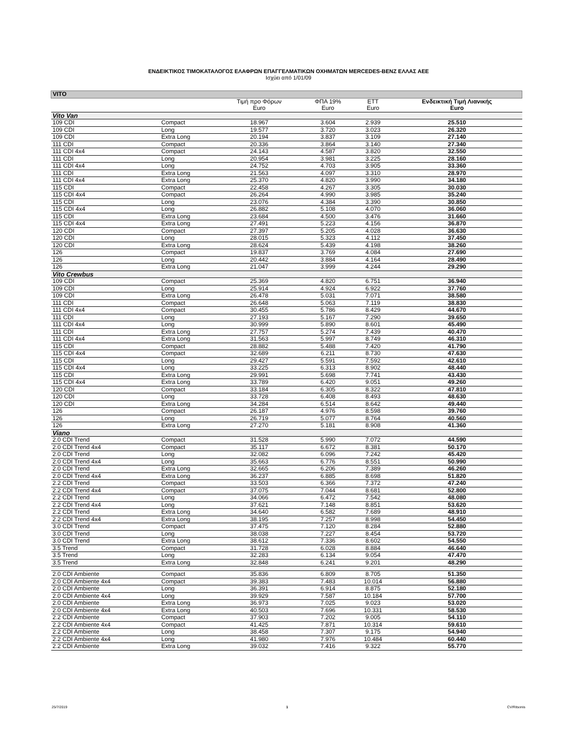ΕΝΔΕΙΚΤΙΚΟΣ ΤΙΜΟΚΑΤΑΛΟΓΟΣ ΕΛΑΦΡΩΝ ΕΠΑΓΓΕΛΜΑΤΙΚΩΝ ΟΧΗΜΑΤΩΝ MERCEDES-BENZ ΕΛΛΑΣ ΑΕΕ
Ισχύει από 1/01/09
| VITO | | | | | |
| | | Τιμή προ Φόρων Euro | ΦΠΑ 19% Euro | ΕΤΤ Euro | Ενδεικτική Τιμή Λιανικής Euro |
| Vito Van | | | | | |
| 109 CDI | Compact | 18.967 | 3.604 | 2.939 | 25.510 |
| 109 CDI | Long | 19.577 | 3.720 | 3.023 | 26.320 |
| 109 CDI | Extra Long | 20.194 | 3.837 | 3.109 | 27.140 |
| 111 CDI | Compact | 20.336 | 3.864 | 3.140 | 27.340 |
| 111 CDI 4x4 | Compact | 24.143 | 4.587 | 3.820 | 32.550 |
| 111 CDI | Long | 20.954 | 3.981 | 3.225 | 28.160 |
| 111 CDI 4x4 | Long | 24.752 | 4.703 | 3.905 | 33.360 |
| 111 CDI | Extra Long | 21.563 | 4.097 | 3.310 | 28.970 |
| 111 CDI 4x4 | Extra Long | 25.370 | 4.820 | 3.990 | 34.180 |
| 115 CDI | Compact | 22.458 | 4.267 | 3.305 | 30.030 |
| 115 CDI 4x4 | Compact | 26.264 | 4.990 | 3.985 | 35.240 |
| 115 CDI | Long | 23.076 | 4.384 | 3.390 | 30.850 |
| 115 CDI 4x4 | Long | 26.882 | 5.108 | 4.070 | 36.060 |
| 115 CDI | Extra Long | 23.684 | 4.500 | 3.476 | 31.660 |
| 115 CDI 4x4 | Extra Long | 27.491 | 5.223 | 4.156 | 36.870 |
| 120 CDI | Compact | 27.397 | 5.205 | 4.028 | 36.630 |
| 120 CDI | Long | 28.015 | 5.323 | 4.112 | 37.450 |
| 120 CDI | Extra Long | 28.624 | 5.439 | 4.198 | 38.260 |
| 126 | Compact | 19.837 | 3.769 | 4.084 | 27.690 |
| 126 | Long | 20.442 | 3.884 | 4.164 | 28.490 |
| 126 | Extra Long | 21.047 | 3.999 | 4.244 | 29.290 |
| Vito Crewbus | | | | | |
| 109 CDI | Compact | 25.369 | 4.820 | 6.751 | 36.940 |
| 109 CDI | Long | 25.914 | 4.924 | 6.922 | 37.760 |
| 109 CDI | Extra Long | 26.478 | 5.031 | 7.071 | 38.580 |
| 111 CDI | Compact | 26.648 | 5.063 | 7.119 | 38.830 |
| 111 CDI 4x4 | Compact | 30.455 | 5.786 | 8.429 | 44.670 |
| 111 CDI | Long | 27.193 | 5.167 | 7.290 | 39.650 |
| 111 CDI 4x4 | Long | 30.999 | 5.890 | 8.601 | 45.490 |
| 111 CDI | Extra Long | 27.757 | 5.274 | 7.439 | 40.470 |
| 111 CDI 4x4 | Extra Long | 31.563 | 5.997 | 8.749 | 46.310 |
| 115 CDI | Compact | 28.882 | 5.488 | 7.420 | 41.790 |
| 115 CDI 4x4 | Compact | 32.689 | 6.211 | 8.730 | 47.630 |
| 115 CDI | Long | 29.427 | 5.591 | 7.592 | 42.610 |
| 115 CDI 4x4 | Long | 33.225 | 6.313 | 8.902 | 48.440 |
| 115 CDI | Extra Long | 29.991 | 5.698 | 7.741 | 43.430 |
| 115 CDI 4x4 | Extra Long | 33.789 | 6.420 | 9.051 | 49.260 |
| 120 CDI | Compact | 33.184 | 6.305 | 8.322 | 47.810 |
| 120 CDI | Long | 33.728 | 6.408 | 8.493 | 48.630 |
| 120 CDI | Extra Long | 34.284 | 6.514 | 8.642 | 49.440 |
| 126 | Compact | 26.187 | 4.976 | 8.598 | 39.760 |
| 126 | Long | 26.719 | 5.077 | 8.764 | 40.560 |
| 126 | Extra Long | 27.270 | 5.181 | 8.908 | 41.360 |
| Viano | | | | | |
| 2.0 CDI Trend | Compact | 31.528 | 5.990 | 7.072 | 44.590 |
| 2.0 CDI Trend 4x4 | Compact | 35.117 | 6.672 | 8.381 | 50.170 |
| 2.0 CDI Trend | Long | 32.082 | 6.096 | 7.242 | 45.420 |
| 2.0 CDI Trend 4x4 | Long | 35.663 | 6.776 | 8.551 | 50.990 |
| 2.0 CDI Trend | Extra Long | 32.665 | 6.206 | 7.389 | 46.260 |
| 2.0 CDI Trend 4x4 | Extra Long | 36.237 | 6.885 | 8.698 | 51.820 |
| 2.2 CDI Trend | Compact | 33.503 | 6.366 | 7.372 | 47.240 |
| 2.2 CDI Trend 4x4 | Compact | 37.075 | 7.044 | 8.681 | 52.800 |
| 2.2 CDI Trend | Long | 34.066 | 6.472 | 7.542 | 48.080 |
| 2.2 CDI Trend 4x4 | Long | 37.621 | 7.148 | 8.851 | 53.620 |
| 2.2 CDI Trend | Extra Long | 34.640 | 6.582 | 7.689 | 48.910 |
| 2.2 CDI Trend 4x4 | Extra Long | 38.195 | 7.257 | 8.998 | 54.450 |
| 3.0 CDI Trend | Compact | 37.475 | 7.120 | 8.284 | 52.880 |
| 3.0 CDI Trend | Long | 38.038 | 7.227 | 8.454 | 53.720 |
| 3.0 CDI Trend | Extra Long | 38.612 | 7.336 | 8.602 | 54.550 |
| 3.5 Trend | Compact | 31.728 | 6.028 | 8.884 | 46.640 |
| 3.5 Trend | Long | 32.283 | 6.134 | 9.054 | 47.470 |
| 3.5 Trend | Extra Long | 32.848 | 6.241 | 9.201 | 48.290 |
| 2.0 CDI Ambiente | Compact | 35.836 | 6.809 | 8.705 | 51.350 |
| 2.0 CDI Ambiente 4x4 | Compact | 39.383 | 7.483 | 10.014 | 56.880 |
| 2.0 CDI Ambiente | Long | 36.391 | 6.914 | 8.875 | 52.180 |
| 2.0 CDI Ambiente 4x4 | Long | 39.929 | 7.587 | 10.184 | 57.700 |
| 2.0 CDI Ambiente | Extra Long | 36.973 | 7.025 | 9.023 | 53.020 |
| 2.0 CDI Ambiente 4x4 | Extra Long | 40.503 | 7.696 | 10.331 | 58.530 |
| 2.2 CDI Ambiente | Compact | 37.903 | 7.202 | 9.005 | 54.110 |
| 2.2 CDI Ambiente 4x4 | Compact | 41.425 | 7.871 | 10.314 | 59.610 |
| 2.2 CDI Ambiente | Long | 38.458 | 7.307 | 9.175 | 54.940 |
| 2.2 CDI Ambiente 4x4 | Long | 41.980 | 7.976 | 10.484 | 60.440 |
| 2.2 CDI Ambiente | Extra Long | 39.032 | 7.416 | 9.322 | 55.770 |
25/7/2019 1 CV/Ritsonis